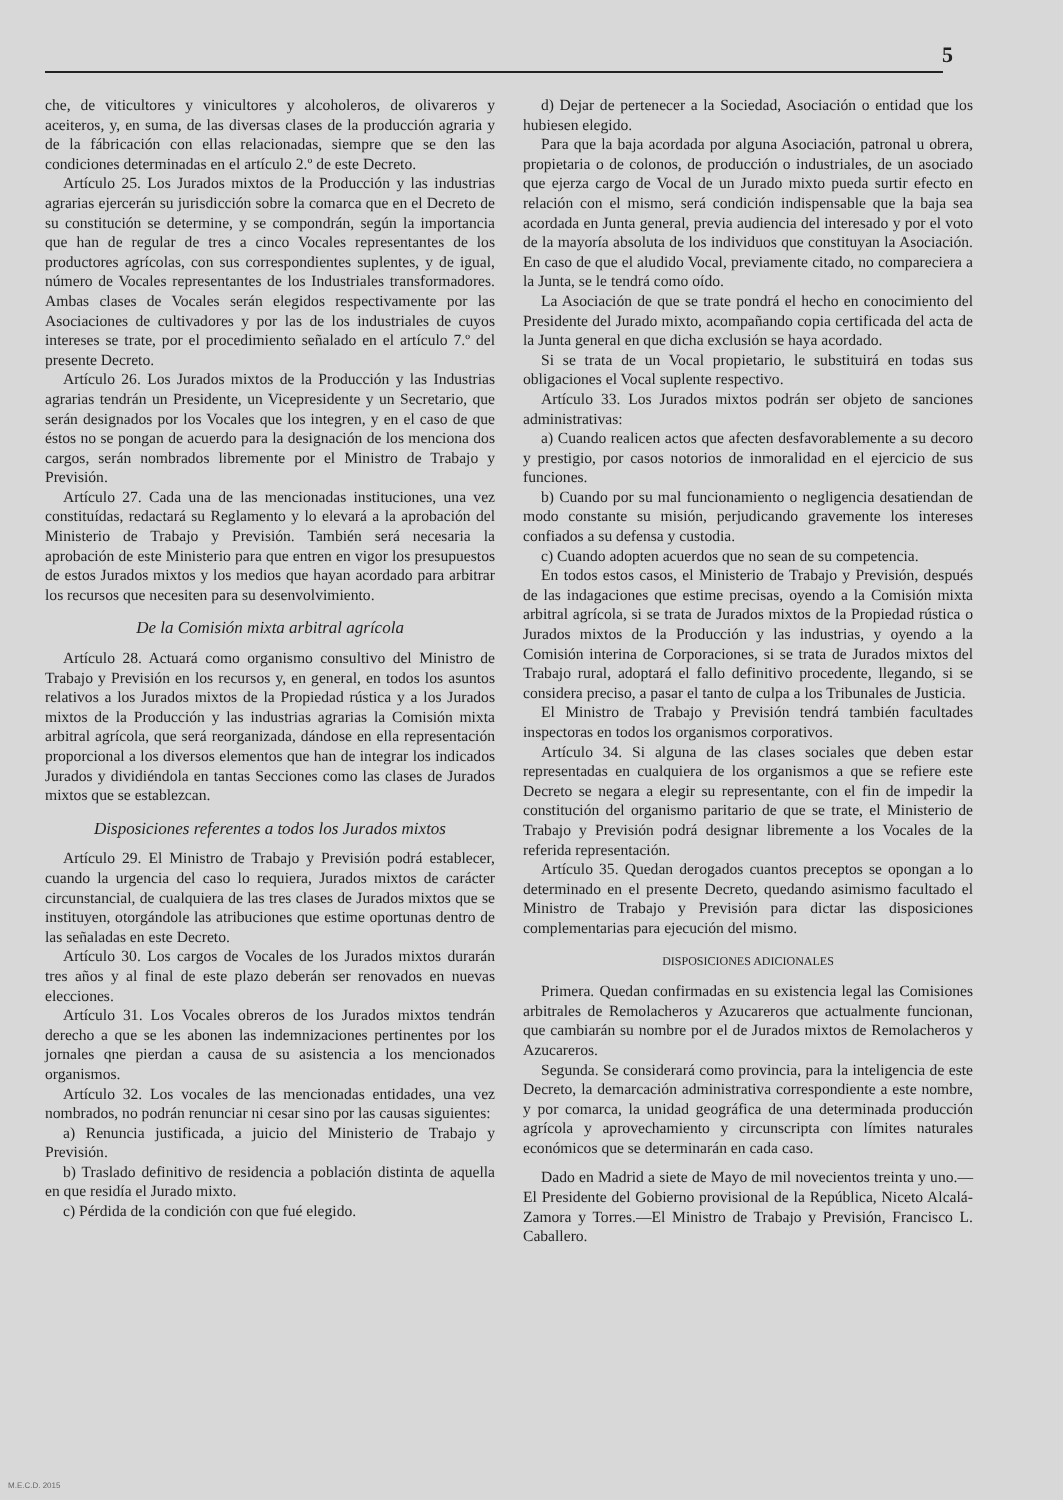5
che, de viticultores y vinicultores y alcoholeros, de olivareros y aceiteros, y, en suma, de las diversas clases de la producción agraria y de la fábricación con ellas relacionadas, siempre que se den las condiciones determinadas en el artículo 2.º de este Decreto.
Artículo 25. Los Jurados mixtos de la Producción y las industrias agrarias ejercerán su jurisdicción sobre la comarca que en el Decreto de su constitución se determine, y se compondrán, según la importancia que han de regular de tres a cinco Vocales representantes de los productores agrícolas, con sus correspondientes suplentes, y de igual, número de Vocales representantes de los Industriales transformadores. Ambas clases de Vocales serán elegidos respectivamente por las Asociaciones de cultivadores y por las de los industriales de cuyos intereses se trate, por el procedimiento señalado en el artículo 7.º del presente Decreto.
Artículo 26. Los Jurados mixtos de la Producción y las Industrias agrarias tendrán un Presidente, un Vicepresidente y un Secretario, que serán designados por los Vocales que los integren, y en el caso de que éstos no se pongan de acuerdo para la designación de los menciona dos cargos, serán nombrados libremente por el Ministro de Trabajo y Previsión.
Artículo 27. Cada una de las mencionadas instituciones, una vez constituídas, redactará su Reglamento y lo elevará a la aprobación del Ministerio de Trabajo y Previsión. También será necesaria la aprobación de este Ministerio para que entren en vigor los presupuestos de estos Jurados mixtos y los medios que hayan acordado para arbitrar los recursos que necesiten para su desenvolvimiento.
De la Comisión mixta arbitral agrícola
Artículo 28. Actuará como organismo consultivo del Ministro de Trabajo y Previsión en los recursos y, en general, en todos los asuntos relativos a los Jurados mixtos de la Propiedad rústica y a los Jurados mixtos de la Producción y las industrias agrarias la Comisión mixta arbitral agrícola, que será reorganizada, dándose en ella representación proporcional a los diversos elementos que han de integrar los indicados Jurados y dividiéndola en tantas Secciones como las clases de Jurados mixtos que se establezcan.
Disposiciones referentes a todos los Jurados mixtos
Artículo 29. El Ministro de Trabajo y Previsión podrá establecer, cuando la urgencia del caso lo requiera, Jurados mixtos de carácter circunstancial, de cualquiera de las tres clases de Jurados mixtos que se instituyen, otorgándole las atribuciones que estime oportunas dentro de las señaladas en este Decreto.
Artículo 30. Los cargos de Vocales de los Jurados mixtos durarán tres años y al final de este plazo deberán ser renovados en nuevas elecciones.
Artículo 31. Los Vocales obreros de los Jurados mixtos tendrán derecho a que se les abonen las indemnizaciones pertinentes por los jornales qne pierdan a causa de su asistencia a los mencionados organismos.
Artículo 32. Los vocales de las mencionadas entidades, una vez nombrados, no podrán renunciar ni cesar sino por las causas siguientes:
a) Renuncia justificada, a juicio del Ministerio de Trabajo y Previsión.
b) Traslado definitivo de residencia a población distinta de aquella en que residía el Jurado mixto.
c) Pérdida de la condición con que fué elegido.
d) Dejar de pertenecer a la Sociedad, Asociación o entidad que los hubiesen elegido.
Para que la baja acordada por alguna Asociación, patronal u obrera, propietaria o de colonos, de producción o industriales, de un asociado que ejerza cargo de Vocal de un Jurado mixto pueda surtir efecto en relación con el mismo, será condición indispensable que la baja sea acordada en Junta general, previa audiencia del interesado y por el voto de la mayoría absoluta de los individuos que constituyan la Asociación. En caso de que el aludido Vocal, previamente citado, no compareciera a la Junta, se le tendrá como oído.
La Asociación de que se trate pondrá el hecho en conocimiento del Presidente del Jurado mixto, acompañando copia certificada del acta de la Junta general en que dicha exclusión se haya acordado.
Si se trata de un Vocal propietario, le substituirá en todas sus obligaciones el Vocal suplente respectivo.
Artículo 33. Los Jurados mixtos podrán ser objeto de sanciones administrativas:
a) Cuando realicen actos que afecten desfavorablemente a su decoro y prestigio, por casos notorios de inmoralidad en el ejercicio de sus funciones.
b) Cuando por su mal funcionamiento o negligencia desatiendan de modo constante su misión, perjudicando gravemente los intereses confiados a su defensa y custodia.
c) Cuando adopten acuerdos que no sean de su competencia.
En todos estos casos, el Ministerio de Trabajo y Previsión, después de las indagaciones que estime precisas, oyendo a la Comisión mixta arbitral agrícola, si se trata de Jurados mixtos de la Propiedad rústica o Jurados mixtos de la Producción y las industrias, y oyendo a la Comisión interina de Corporaciones, si se trata de Jurados mixtos del Trabajo rural, adoptará el fallo definitivo procedente, llegando, si se considera preciso, a pasar el tanto de culpa a los Tribunales de Justicia.
El Ministro de Trabajo y Previsión tendrá también facultades inspectoras en todos los organismos corporativos.
Artículo 34. Si alguna de las clases sociales que deben estar representadas en cualquiera de los organismos a que se refiere este Decreto se negara a elegir su representante, con el fin de impedir la constitución del organismo paritario de que se trate, el Ministerio de Trabajo y Previsión podrá designar libremente a los Vocales de la referida representación.
Artículo 35. Quedan derogados cuantos preceptos se opongan a lo determinado en el presente Decreto, quedando asimismo facultado el Ministro de Trabajo y Previsión para dictar las disposiciones complementarias para ejecución del mismo.
DISPOSICIONES ADICIONALES
Primera. Quedan confirmadas en su existencia legal las Comisiones arbitrales de Remolacheros y Azucareros que actualmente funcionan, que cambiarán su nombre por el de Jurados mixtos de Remolacheros y Azucareros.
Segunda. Se considerará como provincia, para la inteligencia de este Decreto, la demarcación administrativa correspondiente a este nombre, y por comarca, la unidad geográfica de una determinada producción agrícola y aprovechamiento y circunscripta con límites naturales económicos que se determinarán en cada caso.
Dado en Madrid a siete de Mayo de mil novecientos treinta y uno.—El Presidente del Gobierno provisional de la República, Niceto Alcalá-Zamora y Torres.—El Ministro de Trabajo y Previsión, Francisco L. Caballero.
M.E.C.D. 2015